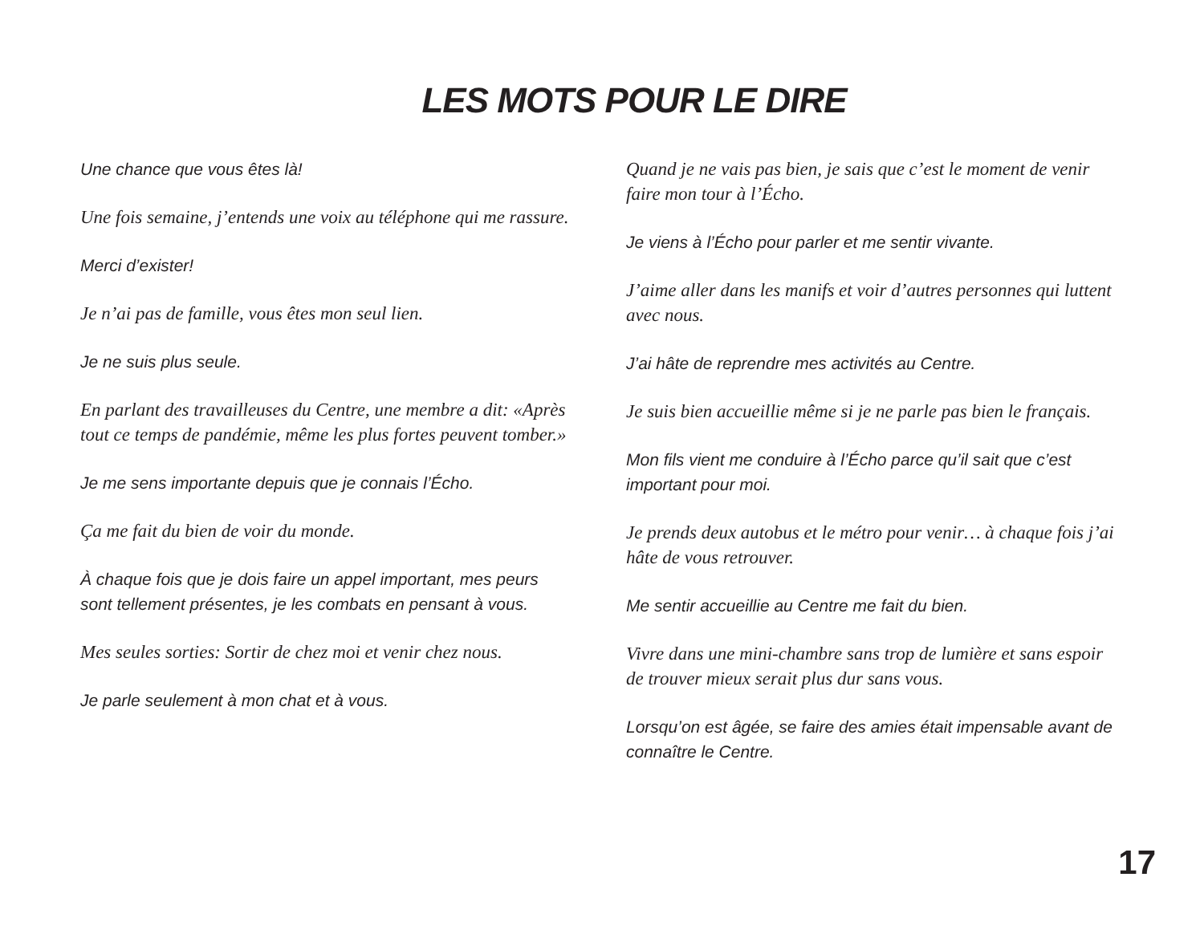LES MOTS POUR LE DIRE
Une chance que vous êtes là!
Une fois semaine, j’entends une voix au téléphone qui me rassure.
Merci d’exister!
Je n’ai pas de famille, vous êtes mon seul lien.
Je ne suis plus seule.
En parlant des travailleuses du Centre, une membre a dit: «Après tout ce temps de pandémie, même les plus fortes peuvent tomber.»
Je me sens importante depuis que je connais l’Écho.
Ça me fait du bien de voir du monde.
À chaque fois que je dois faire un appel important, mes peurs sont tellement présentes, je les combats en pensant à vous.
Mes seules sorties: Sortir de chez moi et venir chez nous.
Je parle seulement à mon chat et à vous.
Quand je ne vais pas bien, je sais que c’est le moment de venir faire mon tour à l’Écho.
Je viens à l’Écho pour parler et me sentir vivante.
J’aime aller dans les manifs et voir d’autres personnes qui luttent avec nous.
J’ai hâte de reprendre mes activités au Centre.
Je suis bien accueillie même si je ne parle pas bien le français.
Mon fils vient me conduire à l’Écho parce qu’il sait que c’est important pour moi.
Je prends deux autobus et le métro pour venir… à chaque fois j’ai hâte de vous retrouver.
Me sentir accueillie au Centre me fait du bien.
Vivre dans une mini-chambre sans trop de lumière et sans espoir de trouver mieux serait plus dur sans vous.
Lorsqu’on est âgée, se faire des amies était impensable avant de connaître le Centre.
17